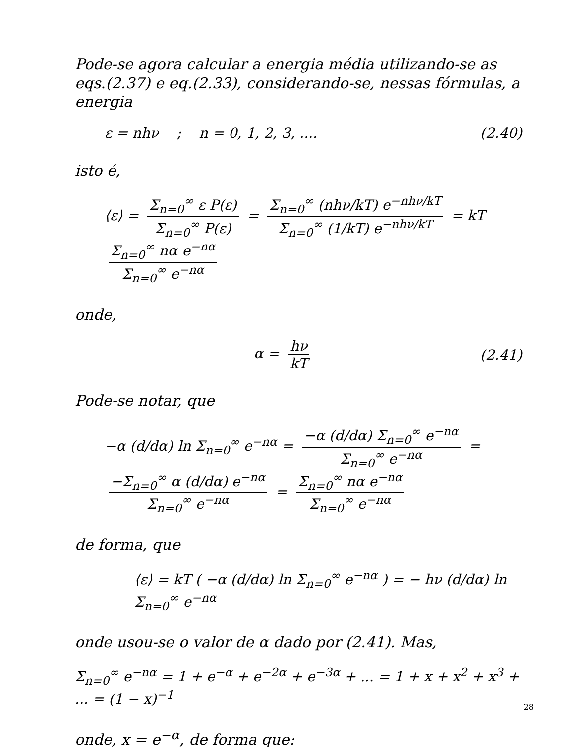Pode-se agora calcular a energia média utilizando-se as eqs.(2.37) e eq.(2.33), considerando-se, nessas fórmulas, a energia
ε = nhν ; n = 0, 1, 2, 3, .... (2.40)
isto é,
⟨ε⟩ = Σ<sub>n=0</sub><sup>∞</sup> ε P(ε) Σ<sub>n=0</sub><sup>∞</sup> P(ε) = Σ<sub>n=0</sub><sup>∞</sup> (nhν/kT) e<sup>−nhν/kT</sup> Σ<sub>n=0</sub><sup>∞</sup> (1/kT) e<sup>−nhν/kT</sup> = kT Σ<sub>n=0</sub><sup>∞</sup> nα e<sup>−nα</sup> Σ<sub>n=0</sub><sup>∞</sup> e<sup>−nα</sup>
onde,
α = hν kT (2.41)
Pode-se notar, que
−α (d/dα) ln Σ<sub>n=0</sub><sup>∞</sup> e<sup>−nα</sup> = −α (d/dα) Σ<sub>n=0</sub><sup>∞</sup> e<sup>−nα</sup> Σ<sub>n=0</sub><sup>∞</sup> e<sup>−nα</sup> = −Σ<sub>n=0</sub><sup>∞</sup> α (d/dα) e<sup>−nα</sup> Σ<sub>n=0</sub><sup>∞</sup> e<sup>−nα</sup> = Σ<sub>n=0</sub><sup>∞</sup> nα e<sup>−nα</sup> Σ<sub>n=0</sub><sup>∞</sup> e<sup>−nα</sup>
de forma, que
⟨ε⟩ = kT ( −α (d/dα) ln Σ<sub>n=0</sub><sup>∞</sup> e<sup>−nα</sup> ) = − hν (d/dα) ln Σ<sub>n=0</sub><sup>∞</sup> e<sup>−nα</sup>
onde usou-se o valor de α dado por (2.41). Mas,
Σ<sub>n=0</sub><sup>∞</sup> e<sup>−nα</sup> = 1 + e<sup>−α</sup> + e<sup>−2α</sup> + e<sup>−3α</sup> + ... = 1 + x + x<sup>2</sup> + x<sup>3</sup> + ... = (1 − x)<sup>−1</sup>
onde, x = e<sup>−α</sup>, de forma que:
28